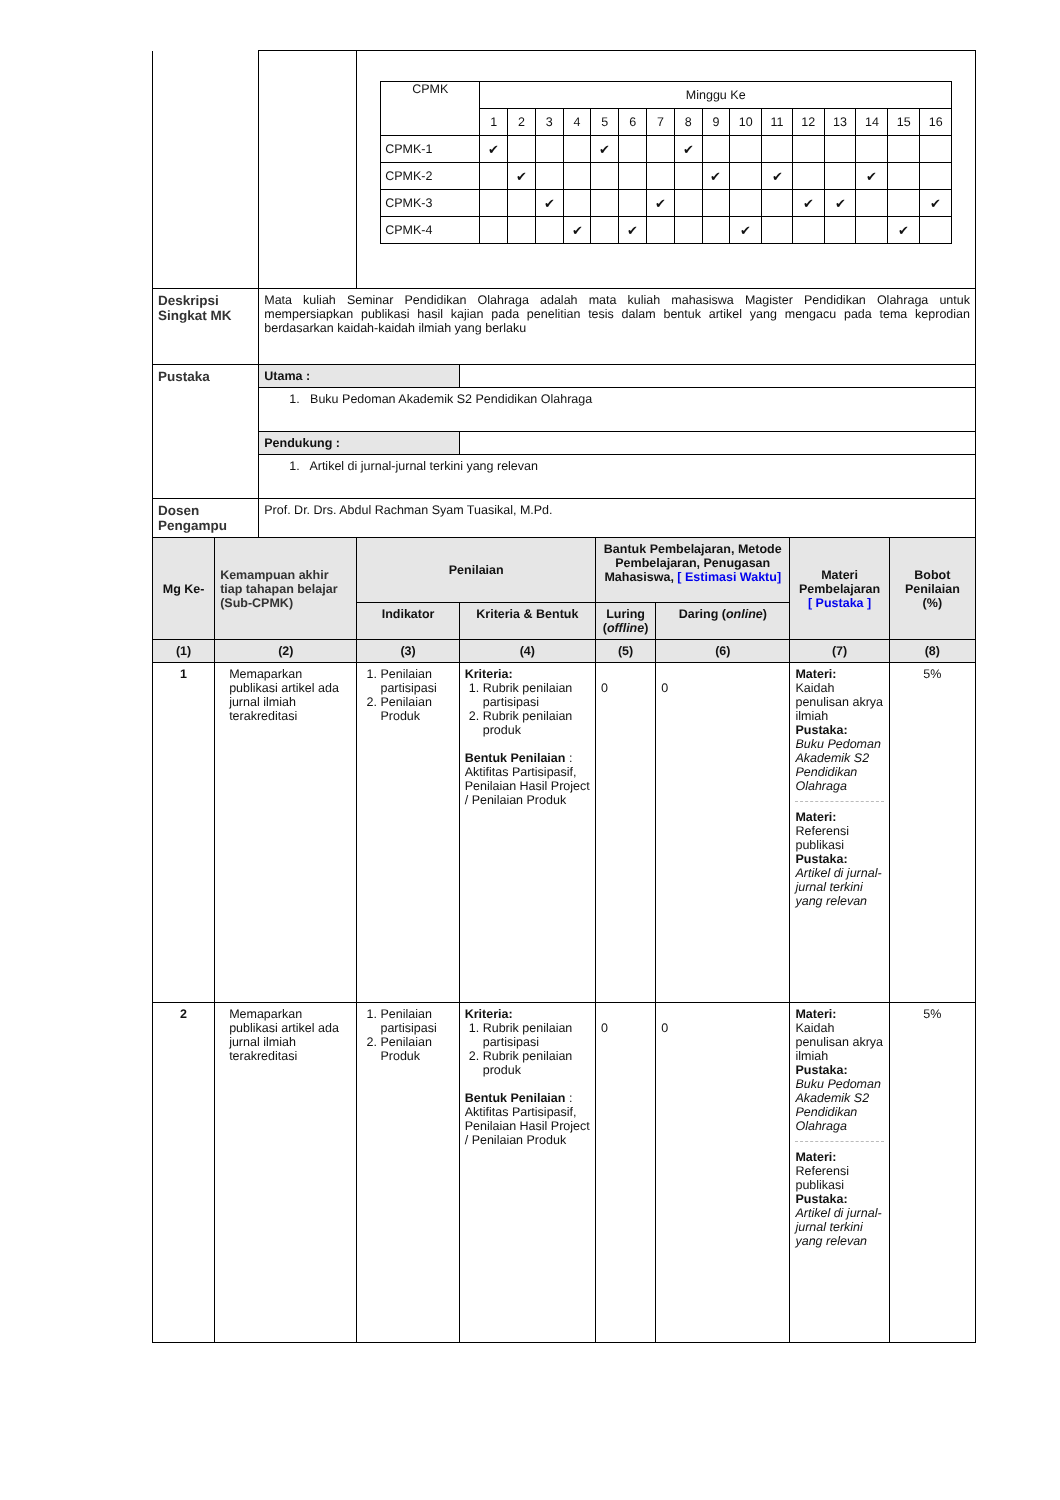| | | | / CPMK / Minggu Ke / / / / / / / / / / / / / / / / / / 1 / 2 / 3 / 4 / 5 / 6 / 7 / 8 / 9 / 10 / 11 / 12 / 13 / 14 / 15 / 16 / / CPMK-1 / ✔ / / / / ✔ / / / ✔ / / / / / / / / / / CPMK-2 / / ✔ / / / / / / / ✔ / / ✔ / / / ✔ / / / / CPMK-3 / / / ✔ / / / / ✔ / / / / / ✔ / ✔ / / / ✔ / / CPMK-4 / / / / ✔ / / ✔ / / / / ✔ / / / / / ✔ / / | | | | | |
| Deskripsi Singkat MK | | Mata kuliah Seminar Pendidikan Olahraga adalah mata kuliah mahasiswa Magister Pendidikan Olahraga untuk mempersiapkan publikasi hasil kajian pada penelitian tesis dalam bentuk artikel yang mengacu pada tema keprodian berdasarkan kaidah-kaidah ilmiah yang berlaku | | | | | | |
| Pustaka | | Utama : | | | | | | |
| | | 1. Buku Pedoman Akademik S2 Pendidikan Olahraga | | | | | | |
| | | Pendukung : | | | | | | |
| | | 1. Artikel di jurnal-jurnal terkini yang relevan | | | | | | |
| Dosen Pengampu | | Prof. Dr. Drs. Abdul Rachman Syam Tuasikal, M.Pd. | | | | | | |
| Mg Ke- | Kemampuan akhir tiap tahapan belajar (Sub-CPMK) | | Penilaian | | Bantuk Pembelajaran, Metode Pembelajaran, Penugasan Mahasiswa, [ Estimasi Waktu] | | Materi Pembelajaran [ Pustaka ] | Bobot Penilaian (%) |
| | | | Indikator | Kriteria & Bentuk | Luring ( offline ) | Daring ( online ) | | |
| (1) | (2) | | (3) | (4) | (5) | (6) | (7) | (8) |
| 1 | Memaparkan publikasi artikel ada jurnal ilmiah terakreditasi | | 1. Penilaian partisipasi 2. Penilaian Produk | Kriteria: 1. Rubrik penilaian partisipasi 2. Rubrik penilaian produk Bentuk Penilaian : Aktifitas Partisipasif, Penilaian Hasil Project / Penilaian Produk | 0 | 0 | Materi: Kaidah penulisan akrya ilmiah Pustaka: Buku Pedoman Akademik S2 Pendidikan Olahraga Materi: Referensi publikasi Pustaka: Artikel di jurnal-jurnal terkini yang relevan | 5% |
| 2 | Memaparkan publikasi artikel ada jurnal ilmiah terakreditasi | | 1. Penilaian partisipasi 2. Penilaian Produk | Kriteria: 1. Rubrik penilaian partisipasi 2. Rubrik penilaian produk Bentuk Penilaian : Aktifitas Partisipasif, Penilaian Hasil Project / Penilaian Produk | 0 | 0 | Materi: Kaidah penulisan akrya ilmiah Pustaka: Buku Pedoman Akademik S2 Pendidikan Olahraga Materi: Referensi publikasi Pustaka: Artikel di jurnal-jurnal terkini yang relevan | 5% |